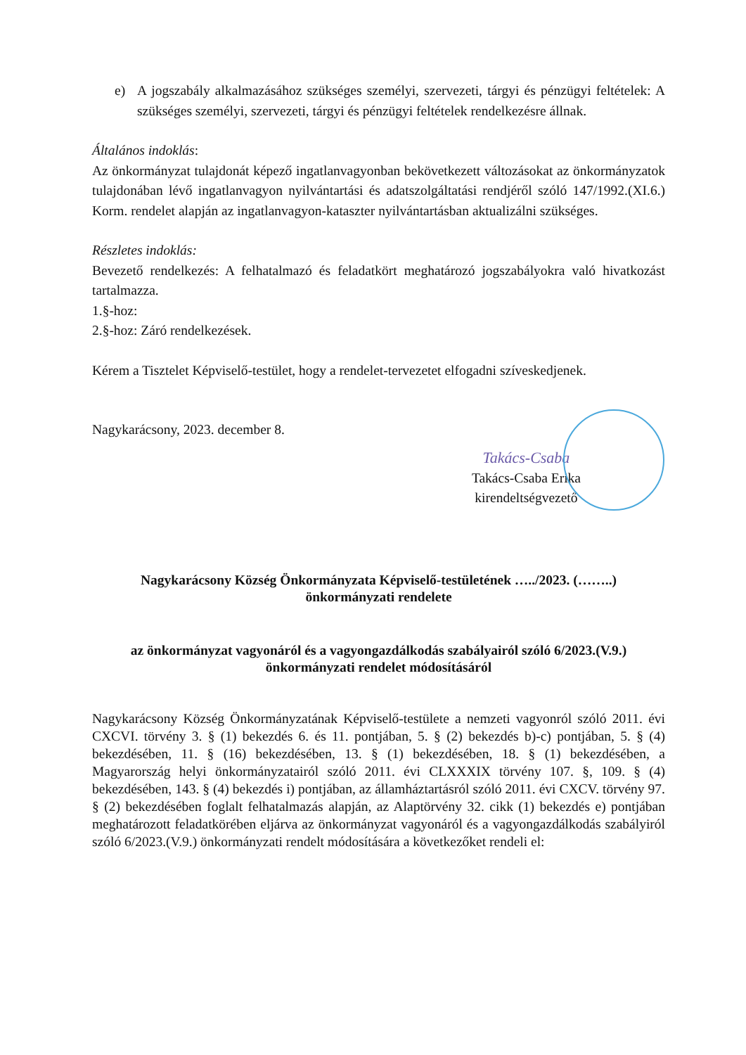e) A jogszabály alkalmazásához szükséges személyi, szervezeti, tárgyi és pénzügyi feltételek: A szükséges személyi, szervezeti, tárgyi és pénzügyi feltételek rendelkezésre állnak.
Általános indoklás:
Az önkormányzat tulajdonát képező ingatlanvagyonban bekövetkezett változásokat az önkormányzatok tulajdonában lévő ingatlanvagyon nyilvántartási és adatszolgáltatási rendjéről szóló 147/1992.(XI.6.) Korm. rendelet alapján az ingatlanvagyon-kataszter nyilvántartásban aktualizálni szükséges.
Részletes indoklás:
Bevezető rendelkezés: A felhatalmazó és feladatkört meghatározó jogszabályokra való hivatkozást tartalmazza.
1.§-hoz:
2.§-hoz: Záró rendelkezések.
Kérem a Tisztelet Képviselő-testület, hogy a rendelet-tervezetet elfogadni szíveskedjenek.
Nagykarácsony, 2023. december 8.
Takács-Csaba
Takács-Csaba Erika
kirendeltségvezető
Nagykarácsony Község Önkormányzata Képviselő-testületének …../2023. (……..)
önkormányzati rendelete
az önkormányzat vagyonáról és a vagyongazdálkodás szabályairól szóló 6/2023.(V.9.)
önkormányzati rendelet módosításáról
Nagykarácsony Község Önkormányzatának Képviselő-testülete a nemzeti vagyonról szóló 2011. évi CXCVI. törvény 3. § (1) bekezdés 6. és 11. pontjában, 5. § (2) bekezdés b)-c) pontjában, 5. § (4) bekezdésében, 11. § (16) bekezdésében, 13. § (1) bekezdésében, 18. § (1) bekezdésében, a Magyarország helyi önkormányzatairól szóló 2011. évi CLXXXIX törvény 107. §, 109. § (4) bekezdésében, 143. § (4) bekezdés i) pontjában, az államháztartásról szóló 2011. évi CXCV. törvény 97. § (2) bekezdésében foglalt felhatalmazás alapján, az Alaptörvény 32. cikk (1) bekezdés e) pontjában meghatározott feladatkörében eljárva az önkormányzat vagyonáról és a vagyongazdálkodás szabályiról szóló 6/2023.(V.9.) önkormányzati rendelt módosítására a következőket rendeli el: